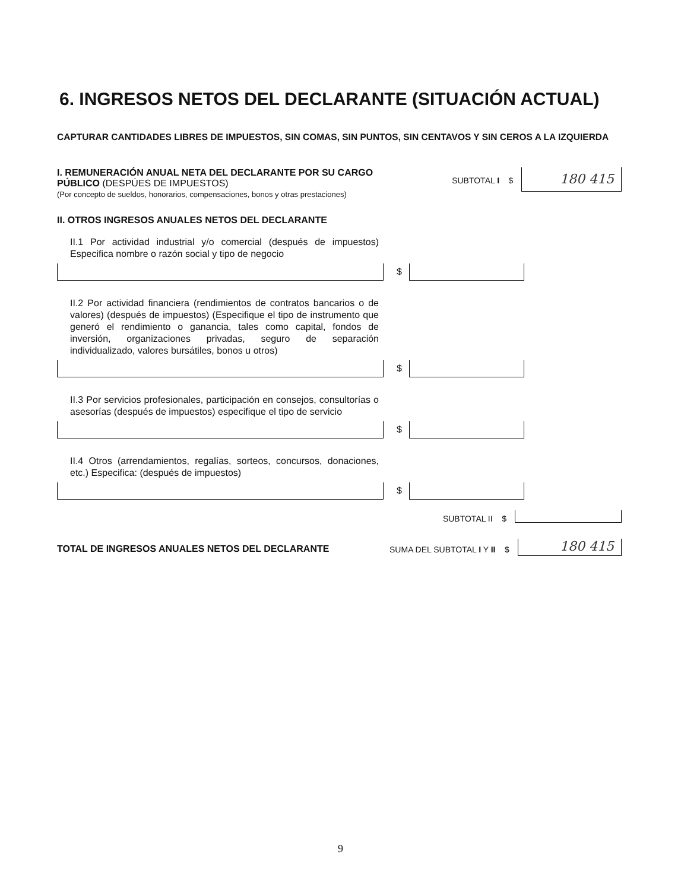6. INGRESOS NETOS DEL DECLARANTE (SITUACIÓN ACTUAL)
CAPTURAR CANTIDADES LIBRES DE IMPUESTOS, SIN COMAS, SIN PUNTOS, SIN CENTAVOS Y SIN CEROS A LA IZQUIERDA
I. REMUNERACIÓN ANUAL NETA DEL DECLARANTE POR SU CARGO PÚBLICO (DESPÚES DE IMPUESTOS)
(Por concepto de sueldos, honorarios, compensaciones, bonos y otras prestaciones)
SUBTOTAL I $
180 415
II. OTROS INGRESOS ANUALES NETOS DEL DECLARANTE
II.1 Por actividad industrial y/o comercial (después de impuestos) Especifica nombre o razón social y tipo de negocio
$
II.2 Por actividad financiera (rendimientos de contratos bancarios o de valores) (después de impuestos) (Especifique el tipo de instrumento que generó el rendimiento o ganancia, tales como capital, fondos de inversión, organizaciones privadas, seguro de separación individualizado, valores bursátiles, bonos u otros)
$
II.3 Por servicios profesionales, participación en consejos, consultorías o asesorías (después de impuestos) especifique el tipo de servicio
$
II.4 Otros (arrendamientos, regalías, sorteos, concursos, donaciones, etc.) Especifica: (después de impuestos)
$
SUBTOTAL II $
TOTAL DE INGRESOS ANUALES NETOS DEL DECLARANTE SUMA DEL SUBTOTAL I Y II $
180 415
9